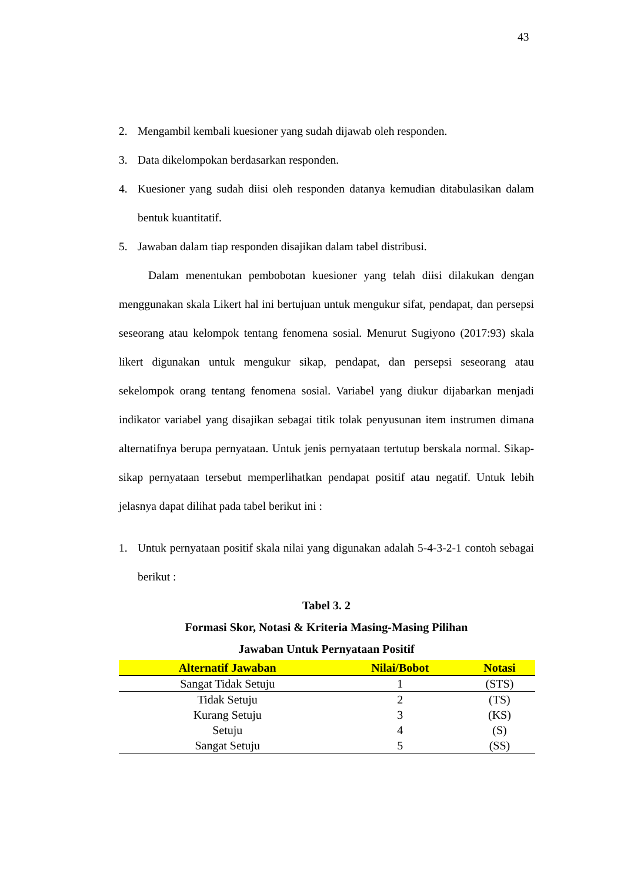43
2. Mengambil kembali kuesioner yang sudah dijawab oleh responden.
3. Data dikelompokan berdasarkan responden.
4. Kuesioner yang sudah diisi oleh responden datanya kemudian ditabulasikan dalam bentuk kuantitatif.
5. Jawaban dalam tiap responden disajikan dalam tabel distribusi.
Dalam menentukan pembobotan kuesioner yang telah diisi dilakukan dengan menggunakan skala Likert hal ini bertujuan untuk mengukur sifat, pendapat, dan persepsi seseorang atau kelompok tentang fenomena sosial. Menurut Sugiyono (2017:93) skala likert digunakan untuk mengukur sikap, pendapat, dan persepsi seseorang atau sekelompok orang tentang fenomena sosial. Variabel yang diukur dijabarkan menjadi indikator variabel yang disajikan sebagai titik tolak penyusunan item instrumen dimana alternatifnya berupa pernyataan. Untuk jenis pernyataan tertutup berskala normal. Sikap-sikap pernyataan tersebut memperlihatkan pendapat positif atau negatif. Untuk lebih jelasnya dapat dilihat pada tabel berikut ini :
1. Untuk pernyataan positif skala nilai yang digunakan adalah 5-4-3-2-1 contoh sebagai berikut :
Tabel 3. 2
Formasi Skor, Notasi & Kriteria Masing-Masing Pilihan
Jawaban Untuk Pernyataan Positif
| Alternatif Jawaban | Nilai/Bobot | Notasi |
| --- | --- | --- |
| Sangat Tidak Setuju | 1 | (STS) |
| Tidak Setuju | 2 | (TS) |
| Kurang Setuju | 3 | (KS) |
| Setuju | 4 | (S) |
| Sangat Setuju | 5 | (SS) |